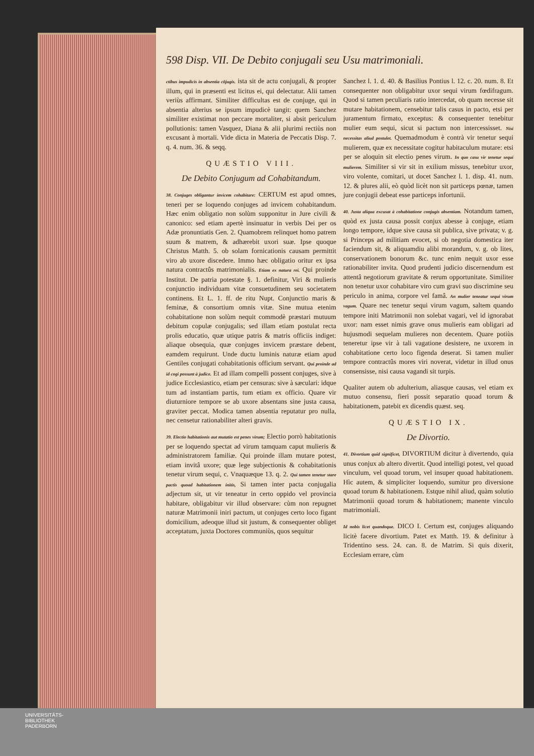598 Disp. VII. De Debito conjugali seu Usu matrimoniali.
ctibus impudicis in absentia cōjugis. ista sit de actu conjugali, & propter illum, qui in præsenti est licitus ei, qui delectatur. Alii tamen veriùs affirmant. Similiter difficultas est de conjuge, qui in absentia alterius se ipsum impudicè tangit: quem Sanchez similiter existimat non peccare mortaliter, si absit periculum pollutionis: tamen Vasquez, Diana & alii plurimi rectiùs non excusant à mortali. Vide dicta in Materia de Peccatis Disp. 7. q. 4. num. 36. & seqq.
QUÆSTIO VIII.
De Debito Conjugum ad Cohabitandum.
38. Conjuges obligantur invicem cohabitare: CERTUM est apud omnes, teneri per se loquendo conjuges ad invicem cohabitandum. Hæc enim obligatio non solùm supponitur in Jure civili & canonico: sed etiam apertè insinuatur in verbis Dei per os Adæ pronuntiatis Gen. 2. Quamobrem relinquet homo patrem suum & matrem, & adhærebit uxori suæ. Ipse quoque Christus Matth. 5. ob solam fornicationis causam permittit viro ab uxore discedere. Immo hæc obligatio oritur ex ipsa natura contractûs matrimonialis. Etiam ex natura rei. Qui proinde Institut. De patria potestate §. 1. definitur, Viri & mulieris conjunctio individuam vitæ consuetudinem seu societatem continens. Et L. 1. ff. de ritu Nupt. Conjunctio maris & feminæ, & consortium omnis vitæ. Sine mutua etenim cohabitatione non solùm nequit commodè præstari mutuum debitum copulæ conjugalis; sed illam etiam postulat recta prolis educatio, quæ utique patris & matris officiis indiget: aliaque obsequia, quæ conjuges invicem præstare debent, eamdem requirunt. Unde ductu luminis naturæ etiam apud Gentiles conjugati cohabitationis officium servant. Qui proinde ad id cogi possunt à judice. Et ad illam compelli possent conjuges, sive à judice Ecclesiastico, etiam per censuras: sive à sæculari: idque tum ad instantiam partis, tum etiam ex officio. Quare vir diuturniore tempore se ab uxore absentans sine justa causa, graviter peccat. Modica tamen absentia reputatur pro nulla, nec censetur rationabiliter alteri gravis.
39. Electio habitationis aut mutatio est penes virum; Electio porrò habitationis per se loquendo spectat ad virum tamquam caput mulieris & administratorem familiæ. Qui proinde illam mutare potest, etiam invitâ uxore; quæ lege subjectionis & cohabitationis tenetur virum sequi, c. Vnaquæque 13. q. 2. Qui tamen tenetur stare pactis quoad habitationem initis, Si tamen inter pacta conjugalia adjectum sit, ut vir teneatur in certo oppido vel provincia habitare, obligabitur vir illud observare: cùm non repugnet naturæ Matrimonii iniri pactum, ut conjuges certo loco figant domicilium, adeoque illud sit justum, & consequenter obliget acceptatum, juxta Doctores communiùs, quos sequitur
Sanchez l. 1. d. 40. & Basilius Pontius l. 12. c. 20. num. 8. Et consequenter non obligabitur uxor sequi virum fœdifragum. Quod si tamen peculiaris ratio intercedat, ob quam necesse sit mutare habitationem, censebitur talis casus in pacto, etsi per juramentum firmato, exceptus: & consequenter tenebitur mulier eum sequi, sicut si pactum non intercessisset. Nisi necessitas aliud postulet. Quemadmodum è contrà vir tenetur sequi mulierem, quæ ex necessitate cogitur habitaculum mutare: etsi per se aloquin sit electio penes virum. In quo casu vir tenetur sequi mulierem. Similiter si vir sit in exilium missus, tenebitur uxor, viro volente, comitari, ut docet Sanchez l. 1. disp. 41. num. 12. & plures alii, eò quòd licèt non sit particeps pœnæ, tamen jure conjugii debeat esse particeps infortunii.
40. Justa aliqua excusat à cohabitatione conjugis absentiam. Notandum tamen, quòd ex justa causa possit conjux abesse à conjuge, etiam longo tempore, idque sive causa sit publica, sive privata; v. g. si Princeps ad militiam evocet, si ob negotia domestica iter faciendum sit, & aliquamdiu alibi morandum, v. g. ob lites, conservationem bonorum &c. tunc enim nequit uxor esse rationabiliter invita. Quod prudenti judicio discernendum est attentâ negotiorum gravitate & rerum opportunitate. Similiter non tenetur uxor cohabitare viro cum gravi suo discrimine seu periculo in anima, corpore vel famâ. An mulier teneatur sequi virum vagum. Quare nec tenetur sequi virum vagum, saltem quando tempore initi Matrimonii non solebat vagari, vel id ignorabat uxor: nam esset nimis grave onus mulieris eam obligari ad hujusmodi sequelam mulieres non decentem. Quare potiùs teneretur ipse vir à tali vagatione desistere, ne uxorem in cohabitatione certo loco figenda deserat. Si tamen mulier tempore contractûs mores viri noverat, videtur in illud onus consensisse, nisi causa vagandi sit turpis.
Qualiter autem ob adulterium, aliasque causas, vel etiam ex mutuo consensu, fieri possit separatio quoad torum & habitationem, patebit ex dicendis quæst. seq.
QUÆSTIO IX.
De Divortio.
41. Divortium quid significet, DIVORTIUM dicitur à divertendo, quia unus conjux ab altero divertit. Quod intelligi potest, vel quoad vinculum, vel quoad torum, vel insuper quoad habitationem. Hìc autem, & simpliciter loquendo, sumitur pro diversione quoad torum & habitationem. Estque nihil aliud, quàm solutio Matrimonii quoad torum & habitationem; manente vinculo matrimoniali.
Id nobis licet quandoque. DICO I. Certum est, conjuges aliquando licitè facere divortium. Patet ex Matth. 19. & definitur à Tridentino sess. 24. can. 8. de Matrim. Si quis dixerit, Ecclesiam errare, cùm
UNIVERSITÄTS-
BIBLIOTHEK
PADERBORN